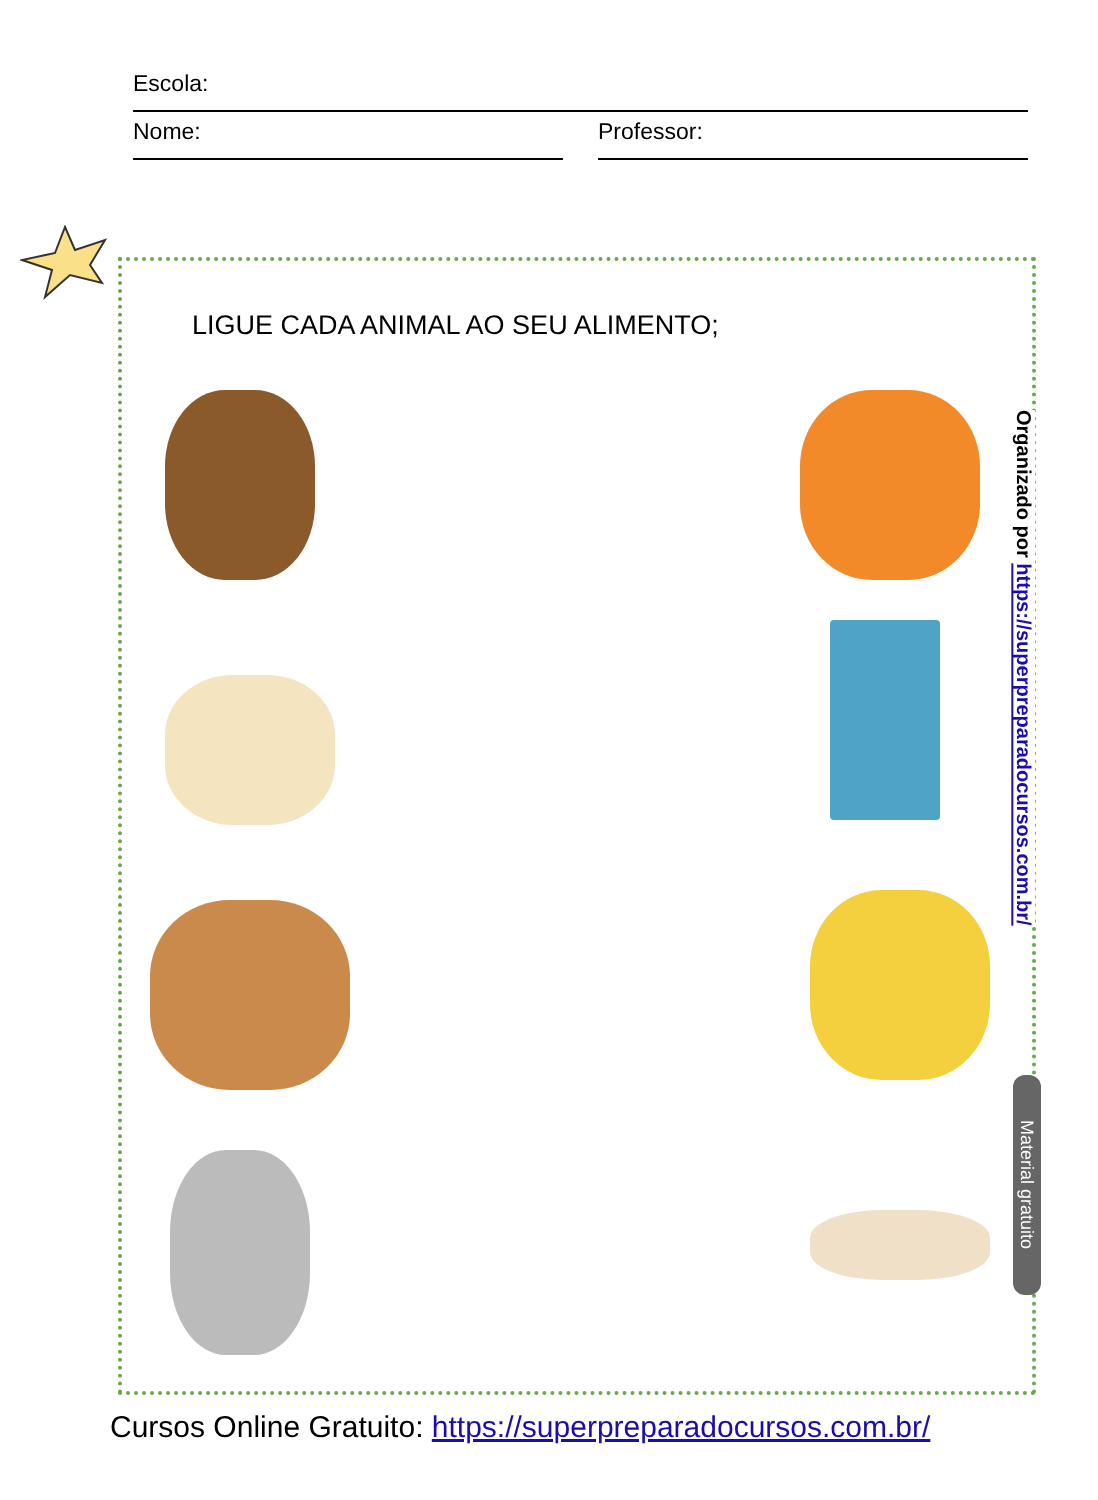Escola:
Nome: Professor:
LIGUE CADA ANIMAL AO SEU ALIMENTO;
Organizado por https://superpreparadocursos.com.br/
Material gratuito
Cursos Online Gratuito: https://superpreparadocursos.com.br/